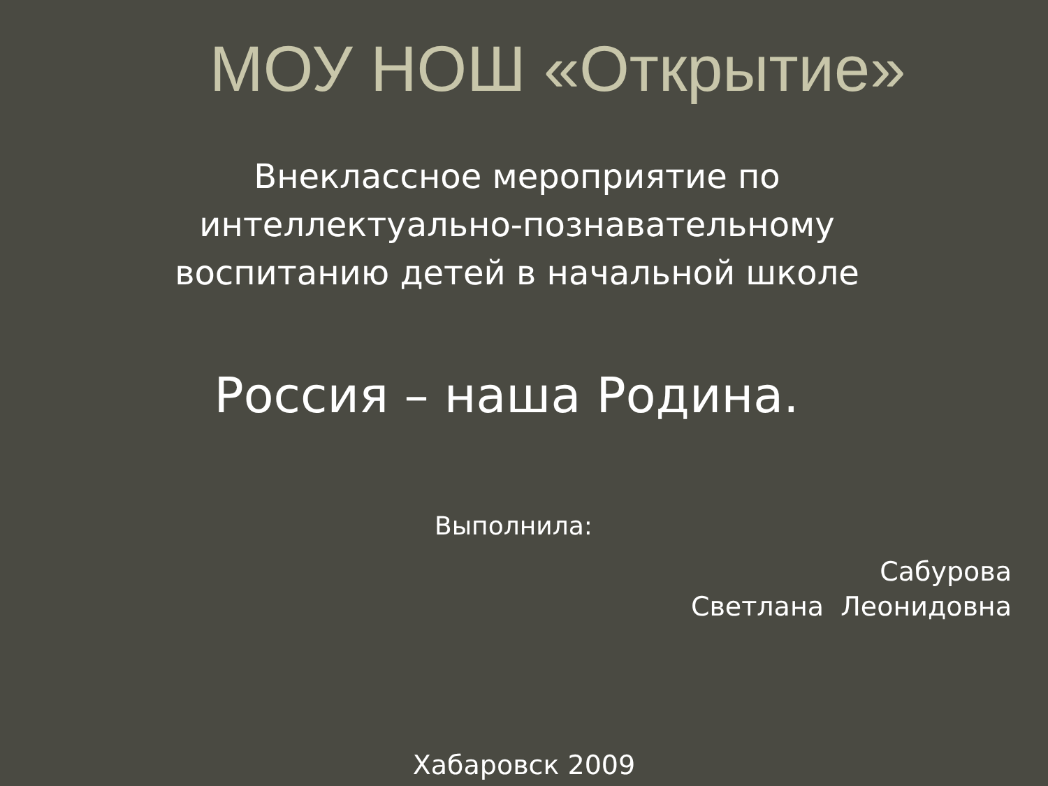МОУ НОШ «Открытие»
Внеклассное мероприятие по
интеллектуально-познавательному
воспитанию детей в начальной школе
Россия – наша Родина.
Выполнила:
Сабурова
Светлана Леонидовна
Хабаровск 2009